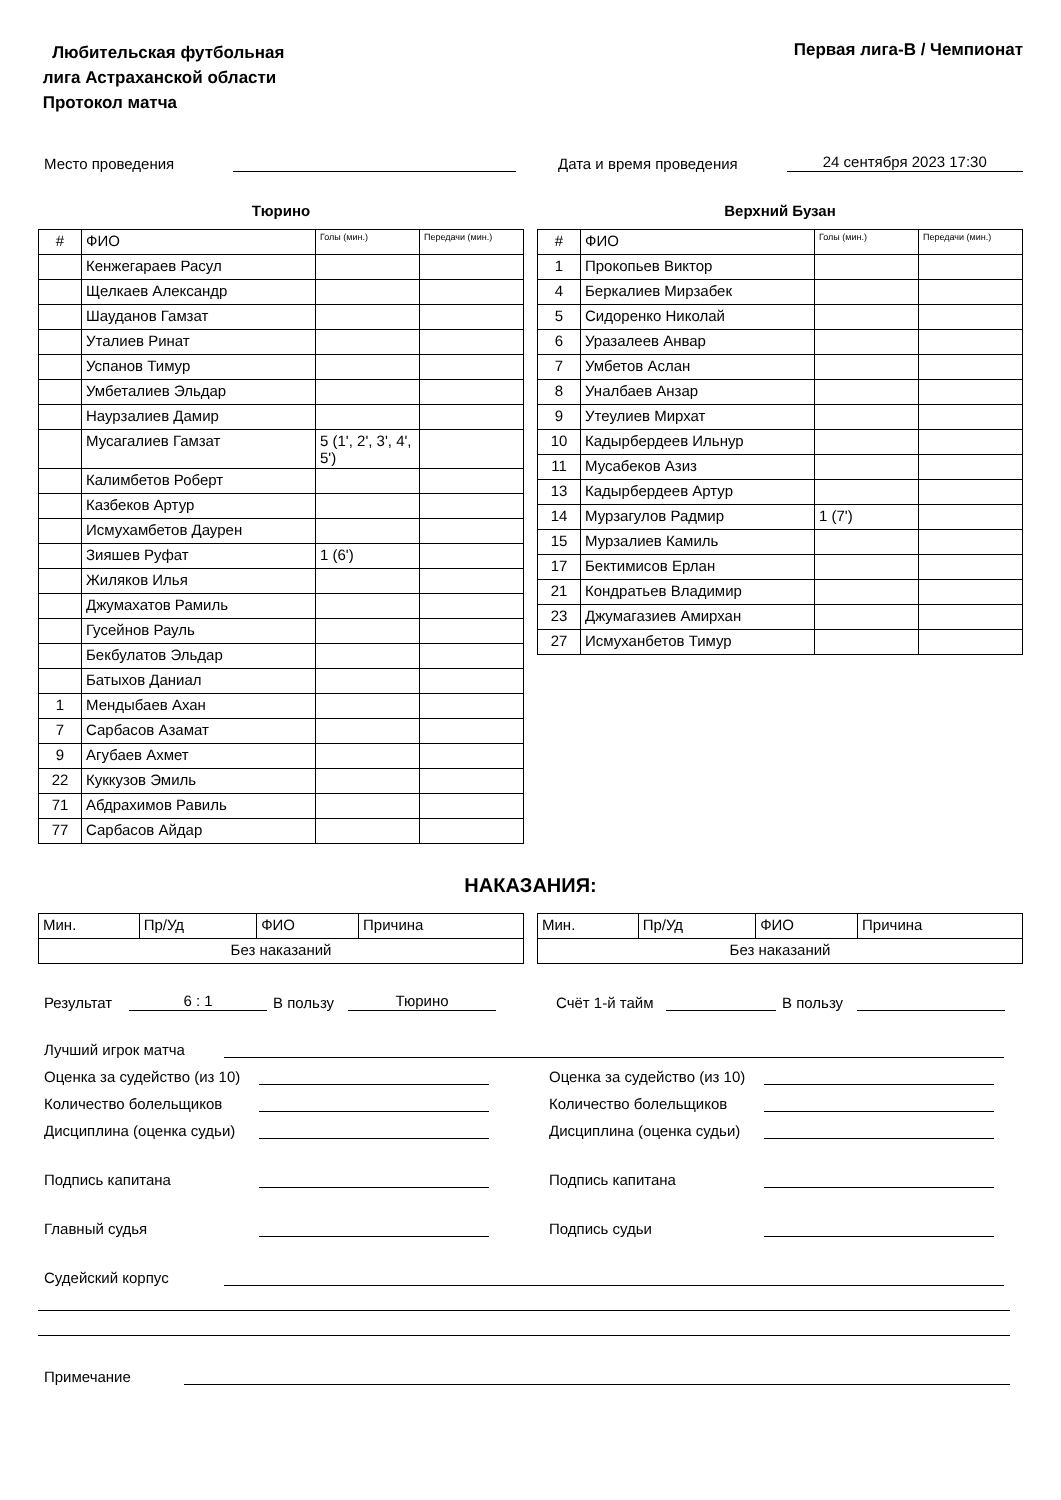Любительская футбольная
лига Астраханской области
Протокол матча
Первая лига-В / Чемпионат
Место проведения
Дата и время проведения
24 сентября 2023 17:30
Тюрино
| # | ФИО | Голы (мин.) | Передачи (мин.) |
| --- | --- | --- | --- |
| | Кенжегараев Расул | | |
| | Щелкаев Александр | | |
| | Шауданов Гамзат | | |
| | Уталиев Ринат | | |
| | Успанов Тимур | | |
| | Умбеталиев Эльдар | | |
| | Наурзалиев Дамир | | |
| | Мусагалиев Гамзат | 5 (1', 2', 3', 4', 5') | |
| | Калимбетов Роберт | | |
| | Казбеков Артур | | |
| | Исмухамбетов Даурен | | |
| | Зияшев Руфат | 1 (6') | |
| | Жиляков Илья | | |
| | Джумахатов Рамиль | | |
| | Гусейнов Рауль | | |
| | Бекбулатов Эльдар | | |
| | Батыхов Даниал | | |
| 1 | Мендыбаев Ахан | | |
| 7 | Сарбасов Азамат | | |
| 9 | Агубаев Ахмет | | |
| 22 | Куккузов Эмиль | | |
| 71 | Абдрахимов Равиль | | |
| 77 | Сарбасов Айдар | | |
Верхний Бузан
| # | ФИО | Голы (мин.) | Передачи (мин.) |
| --- | --- | --- | --- |
| 1 | Прокопьев Виктор | | |
| 4 | Беркалиев Мирзабек | | |
| 5 | Сидоренко Николай | | |
| 6 | Уразалеев Анвар | | |
| 7 | Умбетов Аслан | | |
| 8 | Уналбаев Анзар | | |
| 9 | Утеулиев Мирхат | | |
| 10 | Кадырбердеев Ильнур | | |
| 11 | Мусабеков Азиз | | |
| 13 | Кадырбердеев Артур | | |
| 14 | Мурзагулов Радмир | 1 (7') | |
| 15 | Мурзалиев Камиль | | |
| 17 | Бектимисов Ерлан | | |
| 21 | Кондратьев Владимир | | |
| 23 | Джумагазиев Амирхан | | |
| 27 | Исмуханбетов Тимур | | |
НАКАЗАНИЯ:
| Мин. | Пр/Уд | ФИО | Причина |
| Без наказаний | | | |
| Мин. | Пр/Уд | ФИО | Причина |
| Без наказаний | | | |
Результат
6 : 1
В пользу
Тюрино
Счёт 1-й тайм
В пользу
Лучший игрок матча
Оценка за судейство (из 10)
Оценка за судейство (из 10)
Количество болельщиков
Количество болельщиков
Дисциплина (оценка судьи)
Дисциплина (оценка судьи)
Подпись капитана
Подпись капитана
Главный судья
Подпись судьи
Судейский корпус
Примечание